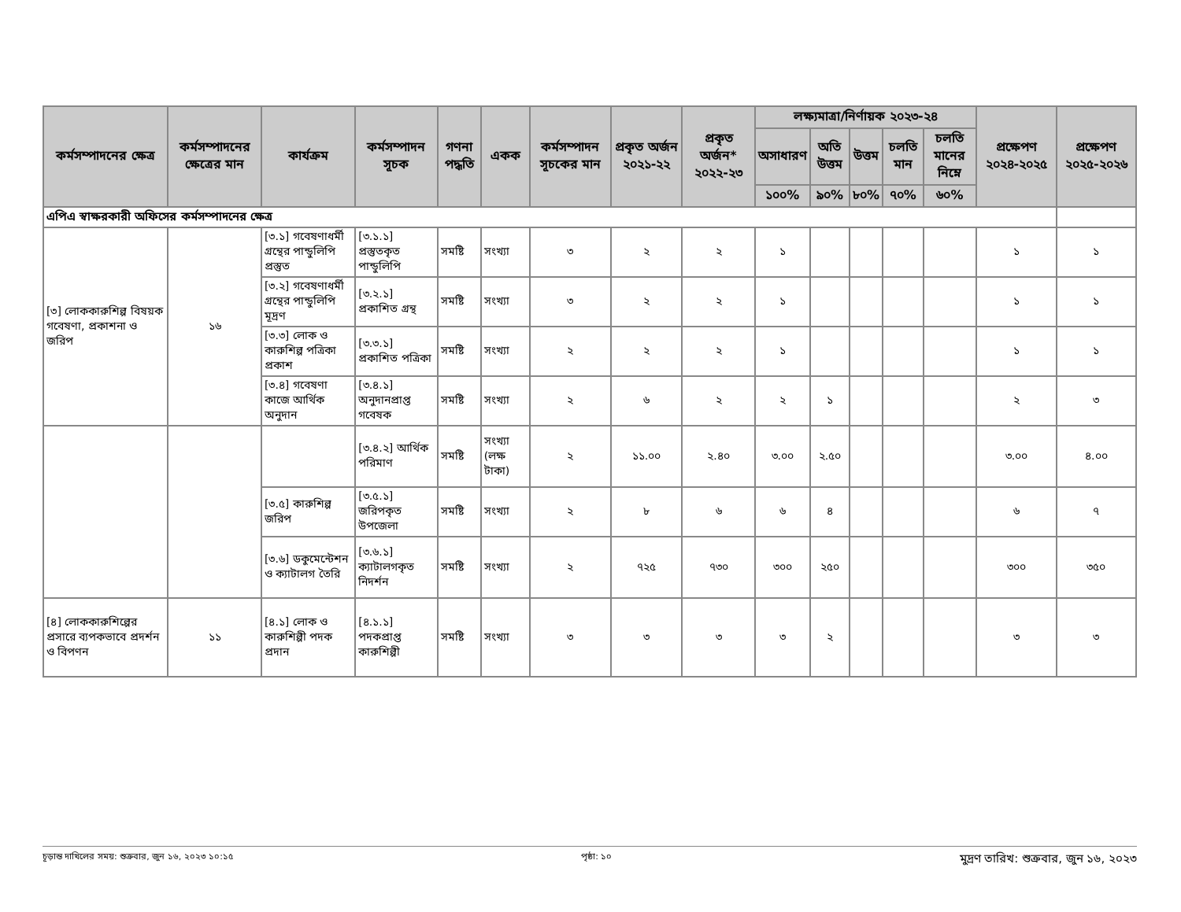| কর্মসম্পাদনের ক্ষেত্র | কর্মসম্পাদনের ক্ষেত্রের মান | কার্যক্রম | কর্মসম্পাদন সূচক | গণনা পদ্ধতি | একক | কর্মসম্পাদন সূচকের মান | প্রকৃত অর্জন ২০২১-২২ | প্রকৃত অর্জন* ২০২২-২৩ | লক্ষ্যমাত্রা/নির্ণায়ক ২০২৩-২৪ | | | | | প্রক্ষেপণ ২০২৪-২০২৫ | প্রক্ষেপণ ২০২৫-২০২৬ |
| --- | --- | --- | --- | --- | --- | --- | --- | --- | --- | --- | --- | --- | --- | --- | --- |
| | | | | | | | | | অসাধারণ | অতি উত্তম | উত্তম | চলতি মান | চলতি মানের নিম্নে | | |
| | | | | | | | | | ১০০% | ৯০% | ৮০% | ৭০% | ৬০% | | |
| এপিএ স্বাক্ষরকারী অফিসের কর্মসম্পাদনের ক্ষেত্র | | | | | | | | | | | | | | | |
| [৩] লোককারুশিল্প বিষয়ক গবেষণা, প্রকাশনা ও জরিপ | ১৬ | [৩.১] গবেষণাধর্মী গ্রন্থের পান্ডুলিপি প্রস্তুত | [৩.১.১] প্রস্তুতকৃত পান্ডুলিপি | সমষ্টি | সংখ্যা | ৩ | ২ | ২ | ১ | | | | | ১ | ১ |
| | | [৩.২] গবেষণাধর্মী গ্রন্থের পান্ডুলিপি মূদ্রণ | [৩.২.১] প্রকাশিত গ্রন্থ | সমষ্টি | সংখ্যা | ৩ | ২ | ২ | ১ | | | | | ১ | ১ |
| | | [৩.৩] লোক ও কারুশিল্প পত্রিকা প্রকাশ | [৩.৩.১] প্রকাশিত পত্রিকা | সমষ্টি | সংখ্যা | ২ | ২ | ২ | ১ | | | | | ১ | ১ |
| | | [৩.৪] গবেষণা কাজে আর্থিক অনুদান | [৩.৪.১] অনুদানপ্রাপ্ত গবেষক | সমষ্টি | সংখ্যা | ২ | ৬ | ২ | ২ | ১ | | | | ২ | ৩ |
| | | | [৩.৪.২] আর্থিক পরিমাণ | সমষ্টি | সংখ্যা (লক্ষ টাকা) | ২ | ১১.০০ | ২.৪০ | ৩.০০ | ২.৫০ | | | | ৩.০০ | ৪.০০ |
| | | [৩.৫] কারুশিল্প জরিপ | [৩.৫.১] জরিপকৃত উপজেলা | সমষ্টি | সংখ্যা | ২ | ৮ | ৬ | ৬ | ৪ | | | | ৬ | ৭ |
| | | [৩.৬] ডকুমেন্টেশন ও ক্যাটালগ তৈরি | [৩.৬.১] ক্যাটালগকৃত নিদর্শন | সমষ্টি | সংখ্যা | ২ | ৭২৫ | ৭৩০ | ৩০০ | ২৫০ | | | | ৩০০ | ৩৫০ |
| [৪] লোককারুশিল্পের প্রসারে ব্যপকভাবে প্রদর্শন ও বিপণন | ১১ | [৪.১] লোক ও কারুশিল্পী পদক প্রদান | [৪.১.১] পদকপ্রাপ্ত কারুশিল্পী | সমষ্টি | সংখ্যা | ৩ | ৩ | ৩ | ৩ | ২ | | | | ৩ | ৩ |
চূড়ান্ত দাখিলের সময়: শুক্রবার, জুন ১৬, ২০২৩ ১০:১৫ পৃষ্ঠা: ১০ মুদ্রণ তারিখ: শুক্রবার, জুন ১৬, ২০২৩